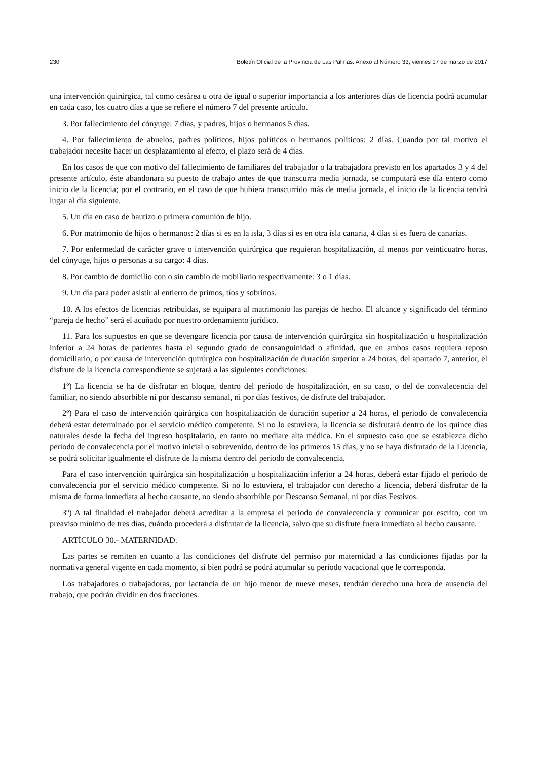230 Boletín Oficial de la Provincia de Las Palmas. Anexo al Número 33, viernes 17 de marzo de 2017
una intervención quirúrgica, tal como cesárea u otra de igual o superior importancia a los anteriores días de licencia podrá acumular en cada caso, los cuatro días a que se refiere el número 7 del presente artículo.
3. Por fallecimiento del cónyuge: 7 días, y padres, hijos o hermanos 5 días.
4. Por fallecimiento de abuelos, padres políticos, hijos políticos o hermanos políticos: 2 días. Cuando por tal motivo el trabajador necesite hacer un desplazamiento al efecto, el plazo será de 4 días.
En los casos de que con motivo del fallecimiento de familiares del trabajador o la trabajadora previsto en los apartados 3 y 4 del presente artículo, éste abandonara su puesto de trabajo antes de que transcurra media jornada, se computará ese día entero como inicio de la licencia; por el contrario, en el caso de que hubiera transcurrido más de media jornada, el inicio de la licencia tendrá lugar al día siguiente.
5. Un día en caso de bautizo o primera comunión de hijo.
6. Por matrimonio de hijos o hermanos: 2 días si es en la isla, 3 días si es en otra isla canaria, 4 días si es fuera de canarias.
7. Por enfermedad de carácter grave o intervención quirúrgica que requieran hospitalización, al menos por veinticuatro horas, del cónyuge, hijos o personas a su cargo: 4 días.
8. Por cambio de domicilio con o sin cambio de mobiliario respectivamente: 3 o 1 días.
9. Un día para poder asistir al entierro de primos, tíos y sobrinos.
10. A los efectos de licencias retribuidas, se equipara al matrimonio las parejas de hecho. El alcance y significado del término “pareja de hecho” será el acuñado por nuestro ordenamiento jurídico.
11. Para los supuestos en que se devengare licencia por causa de intervención quirúrgica sin hospitalización u hospitalización inferior a 24 horas de parientes hasta el segundo grado de consanguinidad o afinidad, que en ambos casos requiera reposo domiciliario; o por causa de intervención quirúrgica con hospitalización de duración superior a 24 horas, del apartado 7, anterior, el disfrute de la licencia correspondiente se sujetará a las siguientes condiciones:
1º) La licencia se ha de disfrutar en bloque, dentro del periodo de hospitalización, en su caso, o del de convalecencia del familiar, no siendo absorbible ni por descanso semanal, ni por días festivos, de disfrute del trabajador.
2º) Para el caso de intervención quirúrgica con hospitalización de duración superior a 24 horas, el periodo de convalecencia deberá estar determinado por el servicio médico competente. Si no lo estuviera, la licencia se disfrutará dentro de los quince días naturales desde la fecha del ingreso hospitalario, en tanto no mediare alta médica. En el supuesto caso que se establezca dicho periodo de convalecencia por el motivo inicial o sobrevenido, dentro de los primeros 15 días, y no se haya disfrutado de la Licencia, se podrá solicitar igualmente el disfrute de la misma dentro del periodo de convalecencia.
Para el caso intervención quirúrgica sin hospitalización u hospitalización inferior a 24 horas, deberá estar fijado el periodo de convalecencia por el servicio médico competente. Si no lo estuviera, el trabajador con derecho a licencia, deberá disfrutar de la misma de forma inmediata al hecho causante, no siendo absorbible por Descanso Semanal, ni por días Festivos.
3º) A tal finalidad el trabajador deberá acreditar a la empresa el periodo de convalecencia y comunicar por escrito, con un preaviso mínimo de tres días, cuándo procederá a disfrutar de la licencia, salvo que su disfrute fuera inmediato al hecho causante.
ARTÍCULO 30.- MATERNIDAD.
Las partes se remiten en cuanto a las condiciones del disfrute del permiso por maternidad a las condiciones fijadas por la normativa general vigente en cada momento, si bien podrá se podrá acumular su periodo vacacional que le corresponda.
Los trabajadores o trabajadoras, por lactancia de un hijo menor de nueve meses, tendrán derecho una hora de ausencia del trabajo, que podrán dividir en dos fracciones.